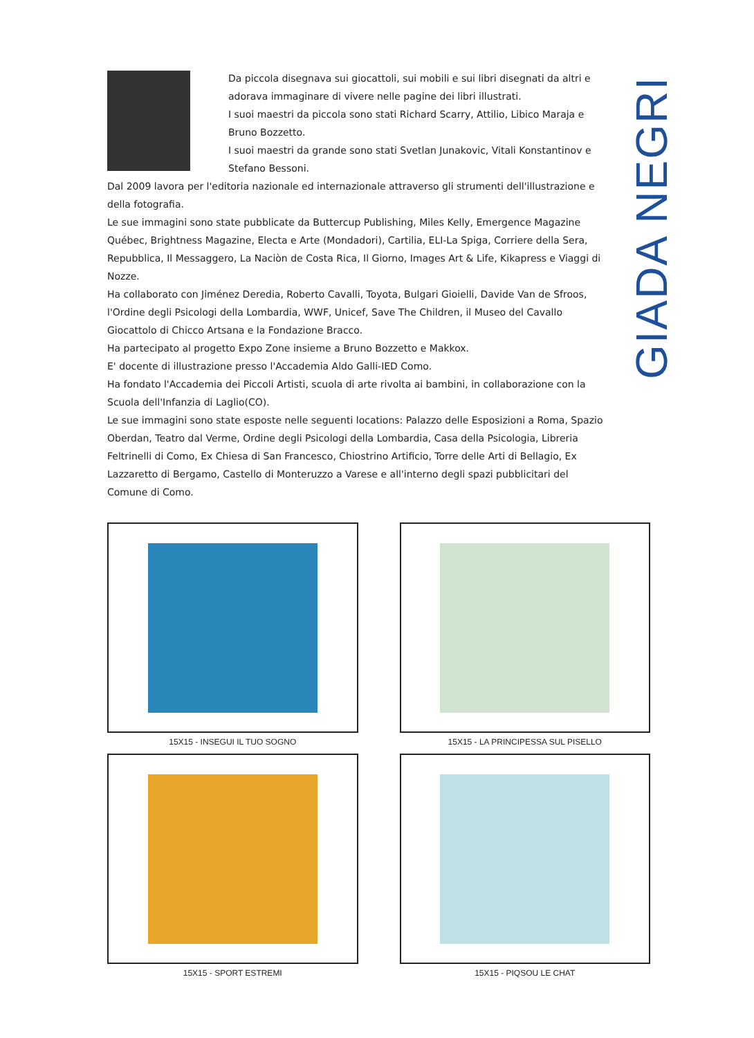GIADA NEGRI
Da piccola disegnava sui giocattoli, sui mobili e sui libri disegnati da altri e adorava immaginare di vivere nelle pagine dei libri illustrati.
I suoi maestri da piccola sono stati Richard Scarry, Attilio, Libico Maraja e Bruno Bozzetto.
I suoi maestri da grande sono stati Svetlan Junakovic, Vitali Konstantinov e Stefano Bessoni.
Dal 2009 lavora per l'editoria nazionale ed internazionale attraverso gli strumenti dell'illustrazione e della fotografia.
Le sue immagini sono state pubblicate da Buttercup Publishing, Miles Kelly, Emergence Magazine Québec, Brightness Magazine, Electa e Arte (Mondadori), Cartilia, ELI-La Spiga, Corriere della Sera, Repubblica, Il Messaggero, La Naciòn de Costa Rica, Il Giorno, Images Art & Life, Kikapress e Viaggi di Nozze.
Ha collaborato con Jiménez Deredia, Roberto Cavalli, Toyota, Bulgari Gioielli, Davide Van de Sfroos, l'Ordine degli Psicologi della Lombardia, WWF, Unicef, Save The Children, il Museo del Cavallo Giocattolo di Chicco Artsana e la Fondazione Bracco.
Ha partecipato al progetto Expo Zone insieme a Bruno Bozzetto e Makkox.
E' docente di illustrazione presso l'Accademia Aldo Galli-IED Como.
Ha fondato l'Accademia dei Piccoli Artisti, scuola di arte rivolta ai bambini, in collaborazione con la Scuola dell'Infanzia di Laglio(CO).
Le sue immagini sono state esposte nelle seguenti locations: Palazzo delle Esposizioni a Roma, Spazio Oberdan, Teatro dal Verme, Ordine degli Psicologi della Lombardia, Casa della Psicologia, Libreria Feltrinelli di Como, Ex Chiesa di San Francesco, Chiostrino Artificio, Torre delle Arti di Bellagio, Ex Lazzaretto di Bergamo, Castello di Monteruzzo a Varese e all'interno degli spazi pubblicitari del Comune di Como.
15X15 - INSEGUI IL TUO SOGNO
15X15 - LA PRINCIPESSA SUL PISELLO
15X15 - SPORT ESTREMI
15X15 - PIQSOU LE CHAT